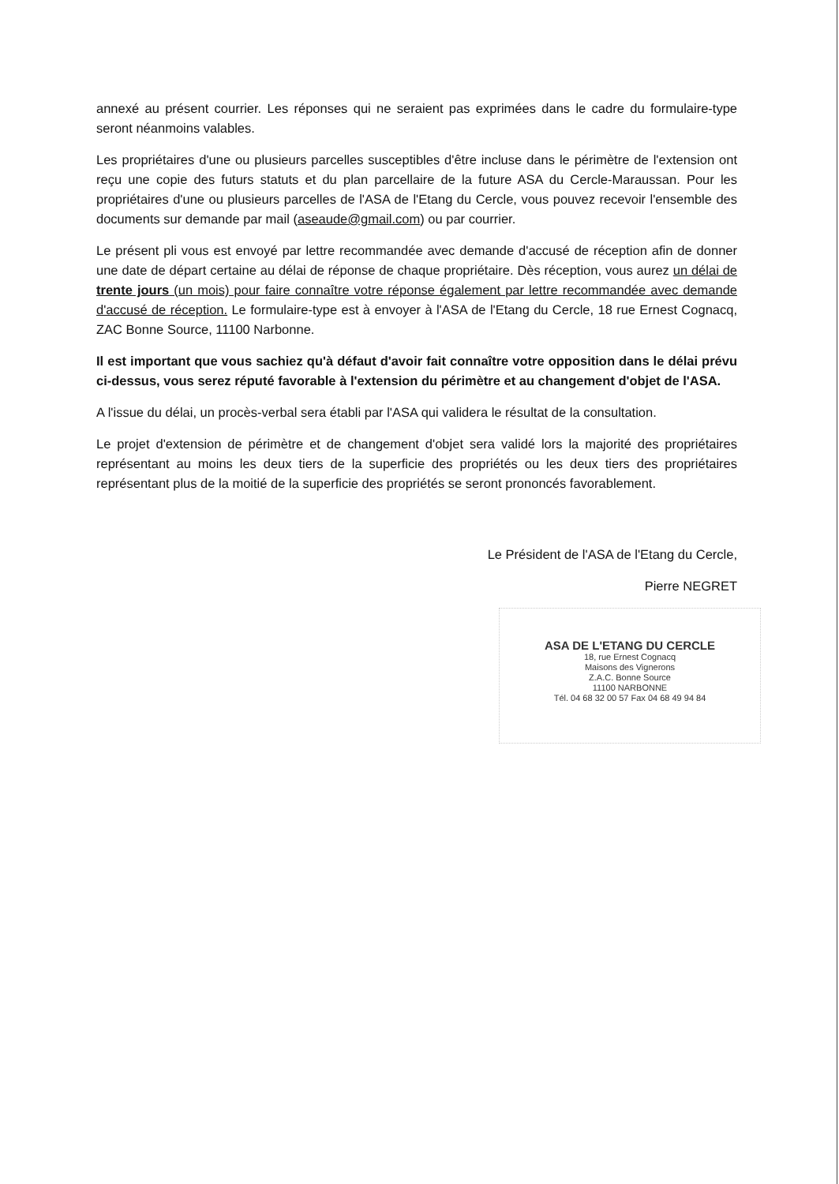annexé au présent courrier. Les réponses qui ne seraient pas exprimées dans le cadre du formulaire-type seront néanmoins valables.
Les propriétaires d'une ou plusieurs parcelles susceptibles d'être incluse dans le périmètre de l'extension ont reçu une copie des futurs statuts et du plan parcellaire de la future ASA du Cercle-Maraussan. Pour les propriétaires d'une ou plusieurs parcelles de l'ASA de l'Etang du Cercle, vous pouvez recevoir l'ensemble des documents sur demande par mail (aseaude@gmail.com) ou par courrier.
Le présent pli vous est envoyé par lettre recommandée avec demande d'accusé de réception afin de donner une date de départ certaine au délai de réponse de chaque propriétaire. Dès réception, vous aurez un délai de trente jours (un mois) pour faire connaître votre réponse également par lettre recommandée avec demande d'accusé de réception. Le formulaire-type est à envoyer à l'ASA de l'Etang du Cercle, 18 rue Ernest Cognacq, ZAC Bonne Source, 11100 Narbonne.
Il est important que vous sachiez qu'à défaut d'avoir fait connaître votre opposition dans le délai prévu ci-dessus, vous serez réputé favorable à l'extension du périmètre et au changement d'objet de l'ASA.
A l'issue du délai, un procès-verbal sera établi par l'ASA qui validera le résultat de la consultation.
Le projet d'extension de périmètre et de changement d'objet sera validé lors la majorité des propriétaires représentant au moins les deux tiers de la superficie des propriétés ou les deux tiers des propriétaires représentant plus de la moitié de la superficie des propriétés se seront prononcés favorablement.
Le Président de l'ASA de l'Etang du Cercle,
Pierre NEGRET
ASA DE L'ETANG DU CERCLE
18, rue Ernest Cognacq
Maisons des Vignerons
Z.A.C. Bonne Source
11100 NARBONNE
Tél. 04 68 32 00 57 Fax 04 68 49 94 84